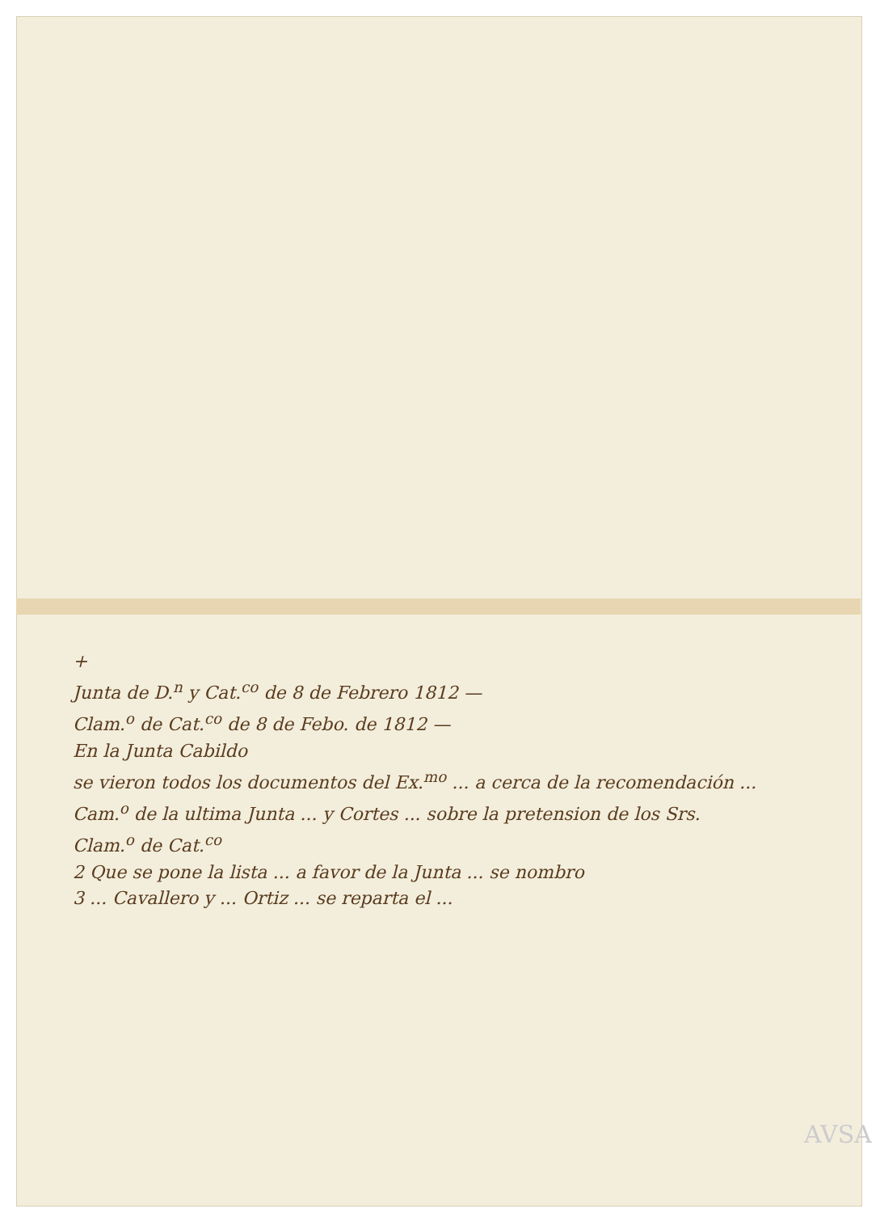+
Junta de D.<sup>n</sup> y Cat.<sup>co</sup> de 8 de Febrero 1812 —
Clam.<sup>o</sup> de Cat.<sup>co</sup> de 8 de Febo. de 1812 —
En la Junta Cabildo
se vieron todos los documentos del Ex.<sup>mo</sup> ... a cerca de la recomendación ...
Cam.<sup>o</sup> de la ultima Junta ... y Cortes ... sobre la pretension de los Srs.
Clam.<sup>o</sup> de Cat.<sup>co</sup>
2 Que se pone la lista ... a favor de la Junta ... se nombro
3 ... Cavallero y ... Ortiz ... se reparta el ...
AVSA